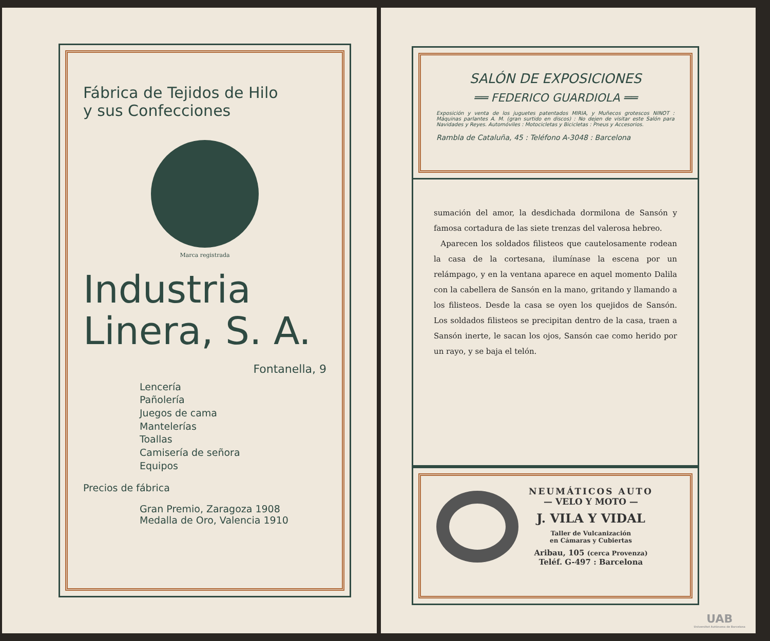Fábrica de Tejidos de Hilo
y sus Confecciones
Marca registrada
Industria
Linera, S. A.
Fontanella, 9
Lencería
Pañolería
Juegos de cama
Mantelerías
Toallas
Camisería de señora
Equipos
Precios de fábrica
Gran Premio, Zaragoza 1908
Medalla de Oro, Valencia 1910
SALÓN DE EXPOSICIONES
══ FEDERICO GUARDIOLA ══
Exposición y venta de los juguetes patentados MIRIA, y Muñecos grotescos NINOT : Máquinas parlantes A. M. (gran surtido en discos) : No dejen de visitar este Salón para Navidades y Reyes. Automóviles : Motocicletas y Bicicletas : Pneus y Accesorios.
Rambla de Cataluña, 45 : Teléfono A-3048 : Barcelona
sumación del amor, la desdichada dormilona de Sansón y famosa cortadura de las siete trenzas del valerosa hebreo.
Aparecen los soldados filisteos que cautelosamente rodean la casa de la cortesana, ilumínase la escena por un relámpago, y en la ventana aparece en aquel momento Dalila con la cabellera de Sansón en la mano, gritando y llamando a los filisteos. Desde la casa se oyen los quejidos de Sansón. Los soldados filisteos se precipitan dentro de la casa, traen a Sansón inerte, le sacan los ojos, Sansón cae como herido por un rayo, y se baja el telón.
NEUMÁTICOS AUTO
— VELO Y MOTO —
J. VILA Y VIDAL
Taller de Vulcanización
en Cámaras y Cubiertas
Aribau, 105 (cerca Provenza)
Teléf. G-497 : Barcelona
UAB
Universitat Autònoma de Barcelona